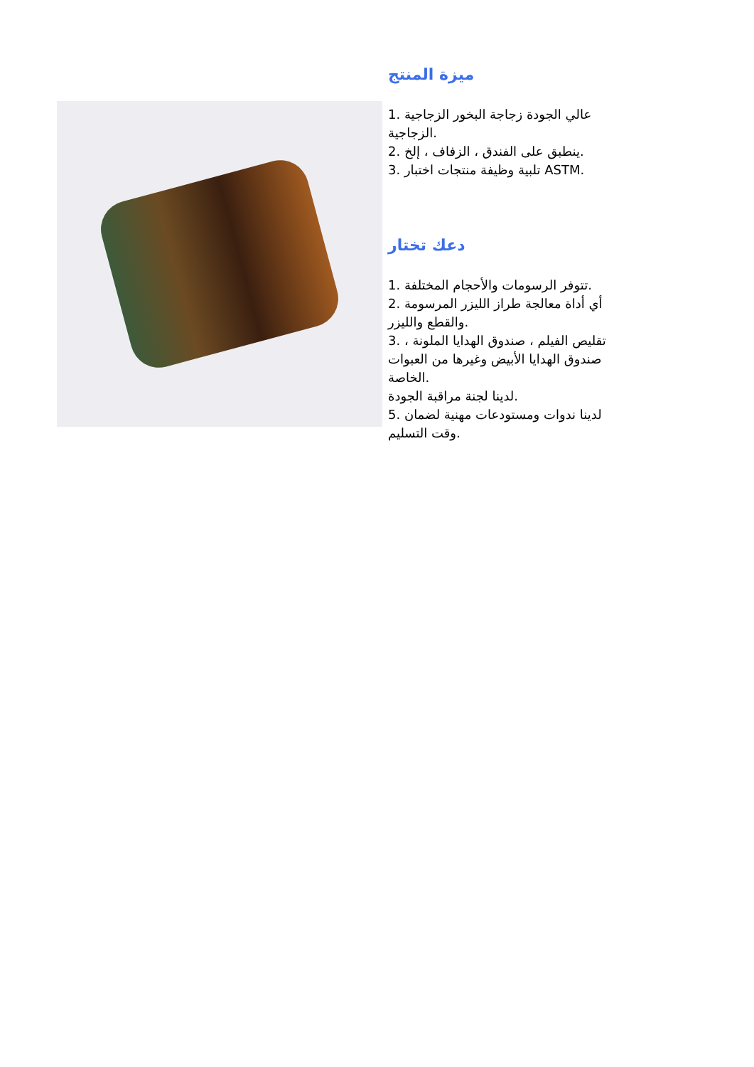ميزة المنتج
1. عالي الجودة زجاجة البخور الزجاجية الزجاجية.
2. ينطبق على الفندق ، الزفاف ، إلخ.
3. تلبية وظيفة منتجات اختبار ASTM.
دعك تختار
1. تتوفر الرسومات والأحجام المختلفة.
2. أي أداة معالجة طراز الليزر المرسومة والقطع والليزر.
3. تقليص الفيلم ، صندوق الهدايا الملونة ، صندوق الهدايا الأبيض وغيرها من العبوات الخاصة.
لدينا لجنة مراقبة الجودة.
5. لدينا ندوات ومستودعات مهنية لضمان وقت التسليم.